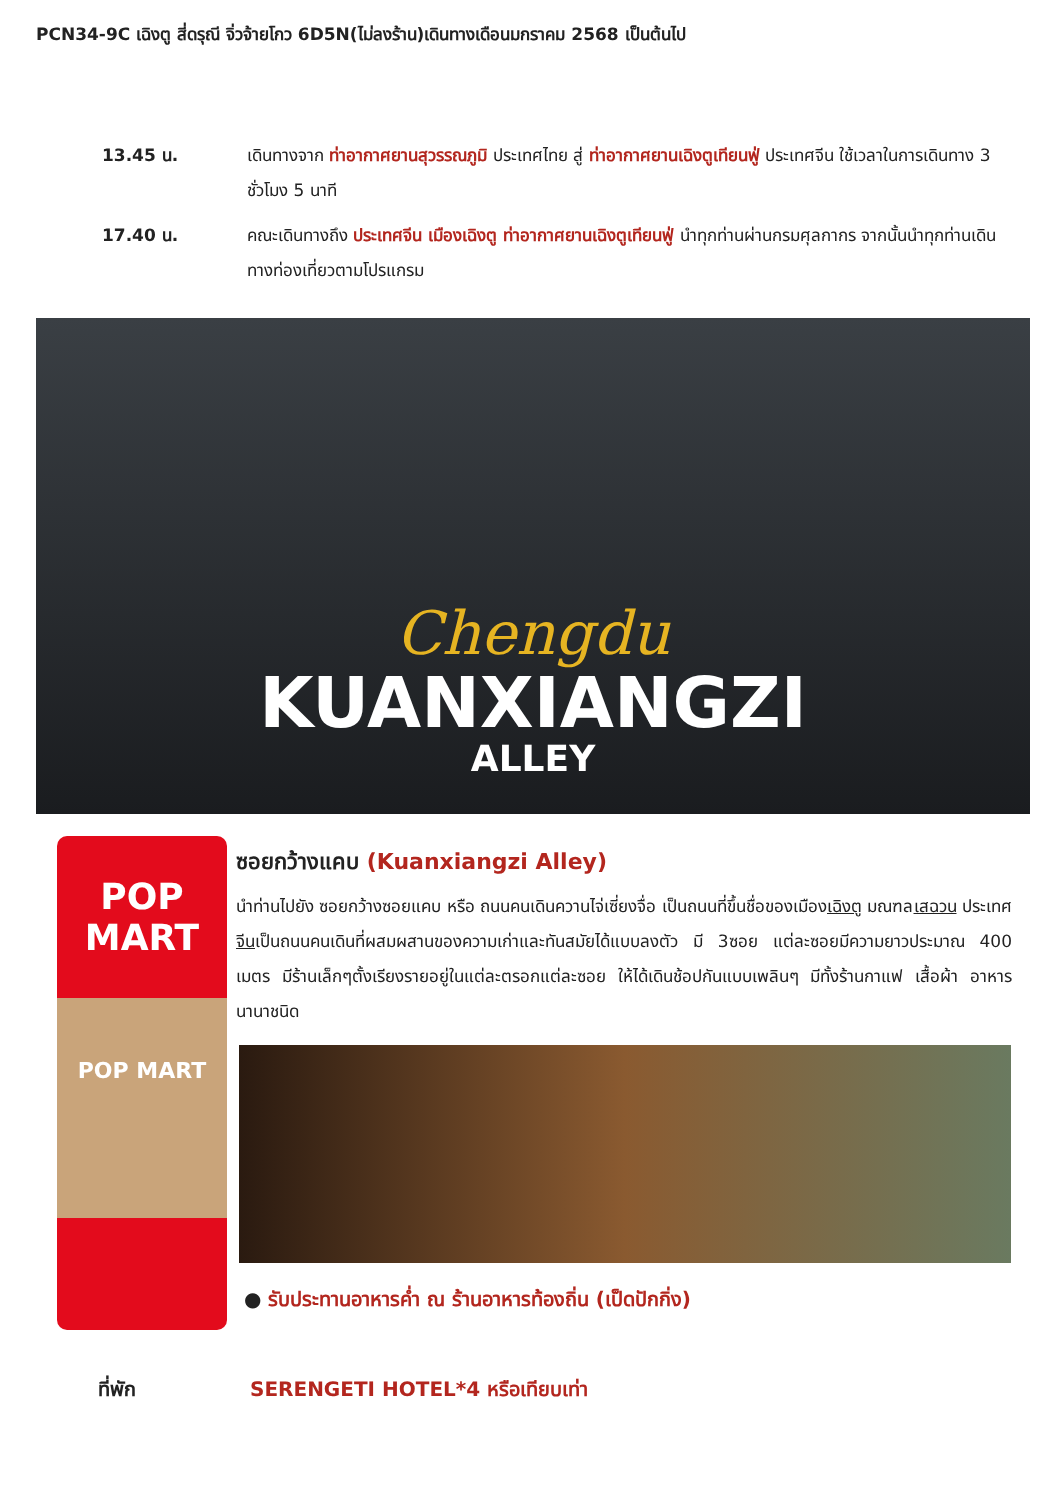PCN34-9C เฉิงตู สี่ดรุณี จิ่วจ้ายโกว 6D5N(ไม่ลงร้าน)เดินทางเดือนมกราคม 2568 เป็นต้นไป
13.45 น. เดินทางจาก ท่าอากาศยานสุวรรณภูมิ ประเทศไทย สู่ ท่าอากาศยานเฉิงตูเทียนฟู่ ประเทศจีน ใช้เวลาในการเดินทาง 3 ชั่วโมง 5 นาที
17.40 น. คณะเดินทางถึง ประเทศจีน เมืองเฉิงตู ท่าอากาศยานเฉิงตูเทียนฟู่ นำทุกท่านผ่านกรมศุลกากร จากนั้นนำทุกท่านเดินทางท่องเที่ยวตามโปรแกรม
Chengdu
KUANXIANGZI
ALLEY
POP MART
POP MART
ซอยกว้างแคบ (Kuanxiangzi Alley)
นำท่านไปยัง ซอยกว้างซอยแคบ หรือ ถนนคนเดินควานไจ่เซี่ยงจื่อ เป็นถนนที่ขึ้นชื่อของเมืองเฉิงตู มณฑลเสฉวน ประเทศจีนเป็นถนนคนเดินที่ผสมผสานของความเก่าและทันสมัยได้แบบลงตัว มี 3ซอย แต่ละซอยมีความยาวประมาณ 400 เมตร มีร้านเล็กๆตั้งเรียงรายอยู่ในแต่ละตรอกแต่ละซอย ให้ได้เดินช้อปกันแบบเพลินๆ มีทั้งร้านกาแฟ เสื้อผ้า อาหารนานาชนิด
● รับประทานอาหารค่ำ ณ ร้านอาหารท้องถิ่น (เป็ดปักกิ่ง)
ที่พัก SERENGETI HOTEL*4 หรือเทียบเท่า